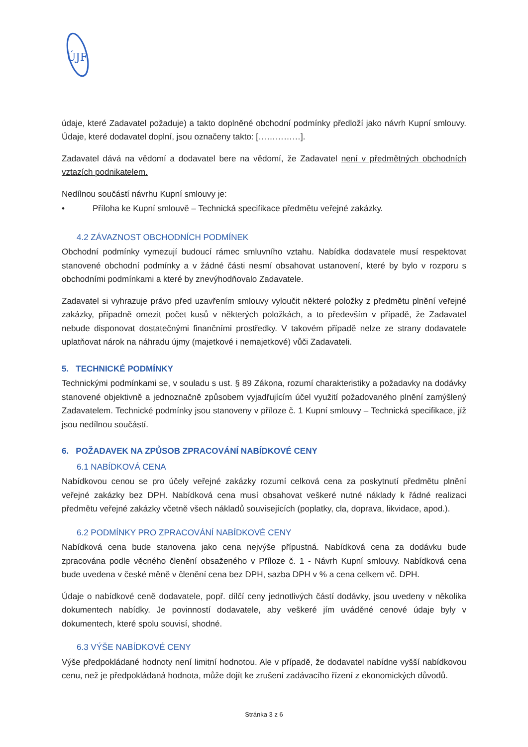ÚJF
údaje, které Zadavatel požaduje) a takto doplněné obchodní podmínky předloží jako návrh Kupní smlouvy. Údaje, které dodavatel doplní, jsou označeny takto: [……………].
Zadavatel dává na vědomí a dodavatel bere na vědomí, že Zadavatel není v předmětných obchodních vztazích podnikatelem.
Nedílnou součástí návrhu Kupní smlouvy je:
• Příloha ke Kupní smlouvě – Technická specifikace předmětu veřejné zakázky.
4.2 ZÁVAZNOST OBCHODNÍCH PODMÍNEK
Obchodní podmínky vymezují budoucí rámec smluvního vztahu. Nabídka dodavatele musí respektovat stanovené obchodní podmínky a v žádné části nesmí obsahovat ustanovení, které by bylo v rozporu s obchodními podmínkami a které by znevýhodňovalo Zadavatele.
Zadavatel si vyhrazuje právo před uzavřením smlouvy vyloučit některé položky z předmětu plnění veřejné zakázky, případně omezit počet kusů v některých položkách, a to především v případě, že Zadavatel nebude disponovat dostatečnými finančními prostředky. V takovém případě nelze ze strany dodavatele uplatňovat nárok na náhradu újmy (majetkové i nemajetkové) vůči Zadavateli.
5. TECHNICKÉ PODMÍNKY
Technickými podmínkami se, v souladu s ust. § 89 Zákona, rozumí charakteristiky a požadavky na dodávky stanovené objektivně a jednoznačně způsobem vyjadřujícím účel využití požadovaného plnění zamýšlený Zadavatelem. Technické podmínky jsou stanoveny v příloze č. 1 Kupní smlouvy – Technická specifikace, jíž jsou nedílnou součástí.
6. POŽADAVEK NA ZPŮSOB ZPRACOVÁNÍ NABÍDKOVÉ CENY
6.1 NABÍDKOVÁ CENA
Nabídkovou cenou se pro účely veřejné zakázky rozumí celková cena za poskytnutí předmětu plnění veřejné zakázky bez DPH. Nabídková cena musí obsahovat veškeré nutné náklady k řádné realizaci předmětu veřejné zakázky včetně všech nákladů souvisejících (poplatky, cla, doprava, likvidace, apod.).
6.2 PODMÍNKY PRO ZPRACOVÁNÍ NABÍDKOVÉ CENY
Nabídková cena bude stanovena jako cena nejvýše přípustná. Nabídková cena za dodávku bude zpracována podle věcného členění obsaženého v Příloze č. 1 - Návrh Kupní smlouvy. Nabídková cena bude uvedena v české měně v členění cena bez DPH, sazba DPH v % a cena celkem vč. DPH.
Údaje o nabídkové ceně dodavatele, popř. dílčí ceny jednotlivých částí dodávky, jsou uvedeny v několika dokumentech nabídky. Je povinností dodavatele, aby veškeré jím uváděné cenové údaje byly v dokumentech, které spolu souvisí, shodné.
6.3 VÝŠE NABÍDKOVÉ CENY
Výše předpokládané hodnoty není limitní hodnotou. Ale v případě, že dodavatel nabídne vyšší nabídkovou cenu, než je předpokládaná hodnota, může dojít ke zrušení zadávacího řízení z ekonomických důvodů.
Stránka 3 z 6